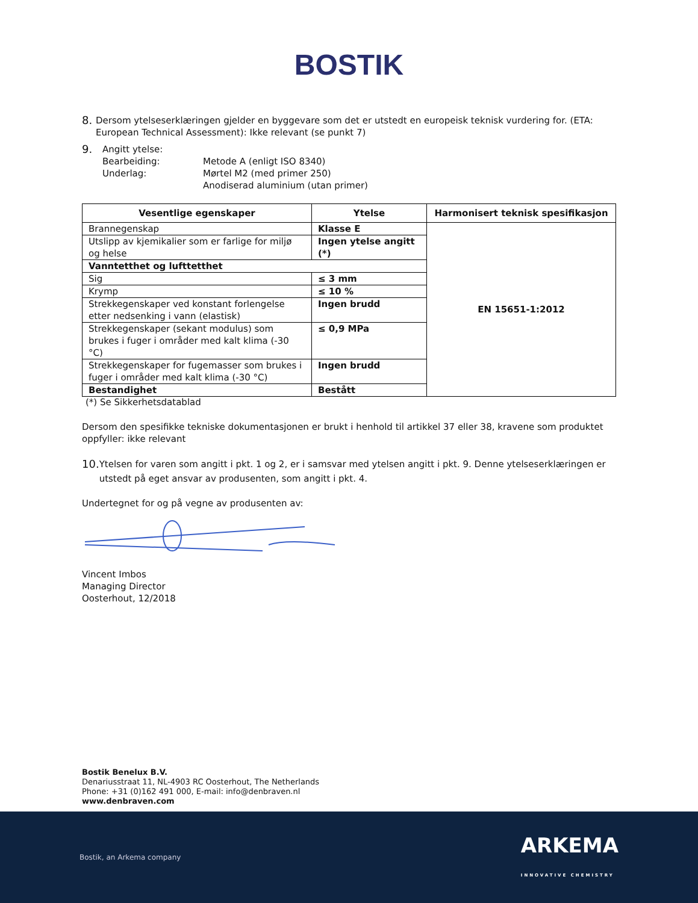BOSTIK
8.
Dersom ytelseserklæringen gjelder en byggevare som det er utstedt en europeisk teknisk vurdering for. (ETA: European Technical Assessment): Ikke relevant (se punkt 7)
9.
Angitt ytelse:
Bearbeiding:
Underlag:
Metode A (enligt ISO 8340)
Mørtel M2 (med primer 250)
Anodiserad aluminium (utan primer)
| Vesentlige egenskaper | Ytelse | Harmonisert teknisk spesifikasjon |
| --- | --- | --- |
| Brannegenskap | Klasse E | EN 15651-1:2012 |
| Utslipp av kjemikalier som er farlige for miljø og helse | Ingen ytelse angitt (*) | |
| Vanntetthet og lufttetthet | | |
| Sig | ≤ 3 mm | |
| Krymp | ≤ 10 % | |
| Strekkegenskaper ved konstant forlengelse etter nedsenking i vann (elastisk) | Ingen brudd | |
| Strekkegenskaper (sekant modulus) som brukes i fuger i områder med kalt klima (-30 °C) | ≤ 0,9 MPa | |
| Strekkegenskaper for fugemasser som brukes i fuger i områder med kalt klima (-30 °C) | Ingen brudd | |
| Bestandighet | Bestått | |
(*) Se Sikkerhetsdatablad
Dersom den spesifikke tekniske dokumentasjonen er brukt i henhold til artikkel 37 eller 38, kravene som produktet oppfyller: ikke relevant
10.
Ytelsen for varen som angitt i pkt. 1 og 2, er i samsvar med ytelsen angitt i pkt. 9. Denne ytelseserklæringen er utstedt på eget ansvar av produsenten, som angitt i pkt. 4.
Undertegnet for og på vegne av produsenten av:
Vincent Imbos
Managing Director
Oosterhout, 12/2018
Bostik Benelux B.V.
Denariusstraat 11, NL-4903 RC Oosterhout, The Netherlands
Phone: +31 (0)162 491 000, E-mail: info@denbraven.nl
www.denbraven.com
Bostik, an Arkema company ARKEMA
INNOVATIVE CHEMISTRY